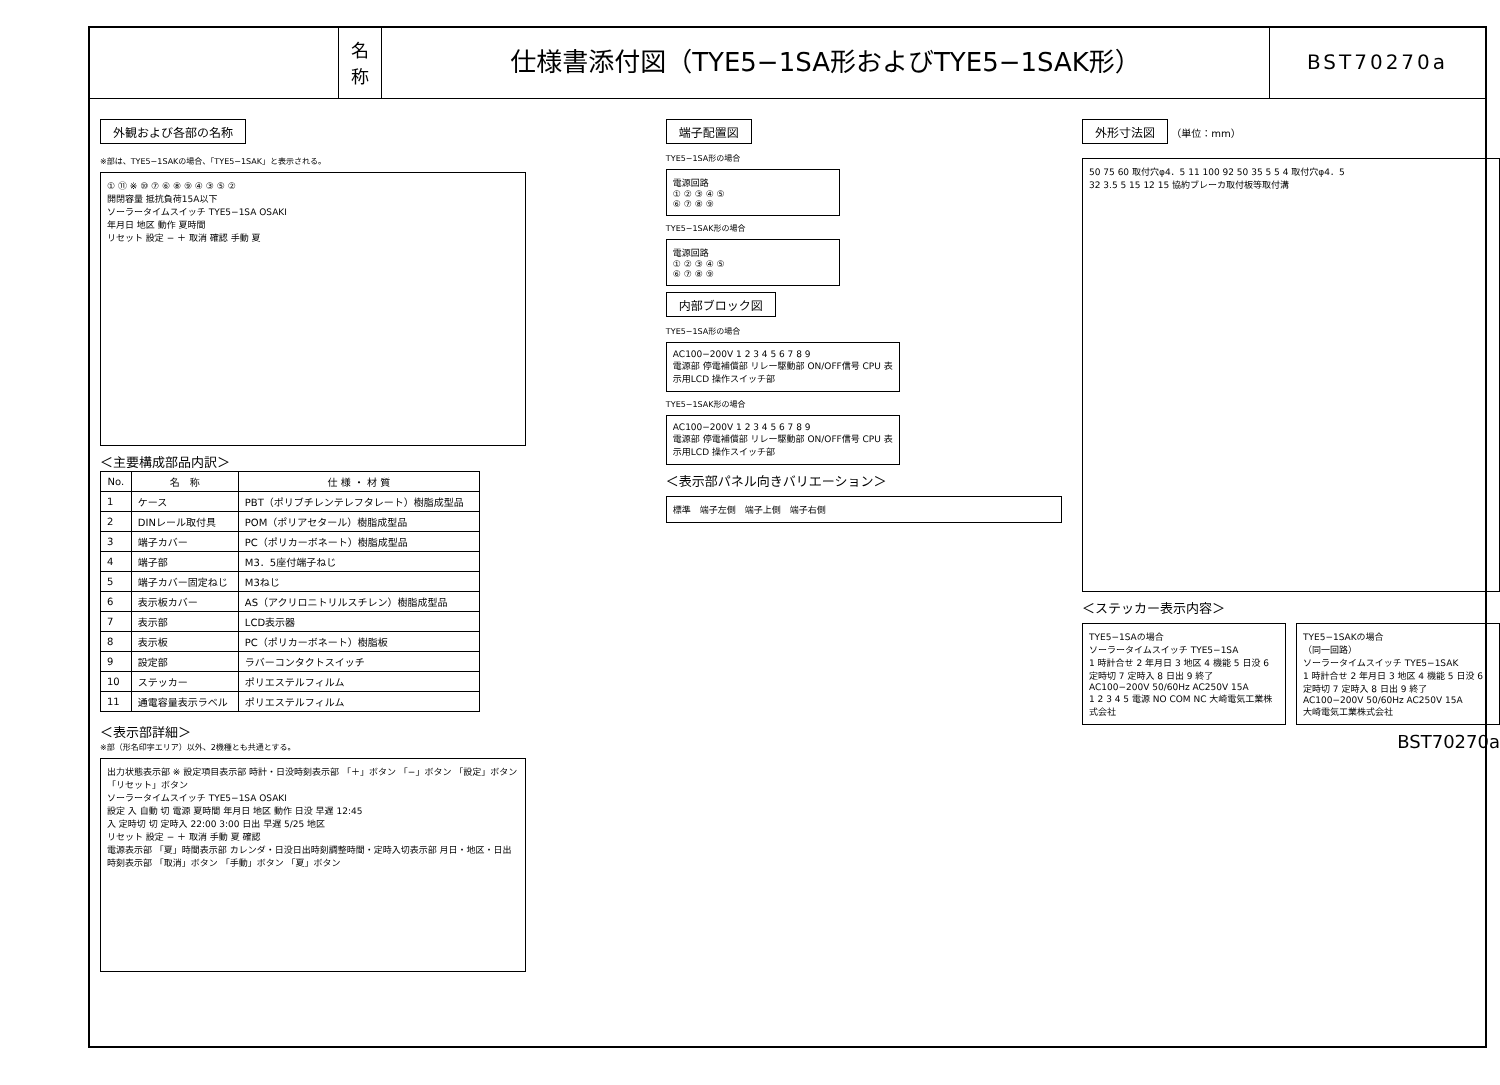名
称
仕様書添付図（TYE5−1SA形およびTYE5−1SAK形）
BST70270a
外観および各部の名称
※部は、TYE5−1SAKの場合、「TYE5−1SAK」と表示される。
① ⑪ ※ ⑩ ⑦ ⑥ ⑧ ⑨ ④ ③ ⑤ ②
開閉容量 抵抗負荷15A以下
ソーラータイムスイッチ TYE5−1SA OSAKI
年月日 地区 動作 夏時間
リセット 設定 − ＋ 取消 確認 手動 夏
＜主要構成部品内訳＞
| No. | 名 称 | 仕 様 ・ 材 質 |
| --- | --- | --- |
| 1 | ケース | PBT（ポリブチレンテレフタレート）樹脂成型品 |
| 2 | DINレール取付具 | POM（ポリアセタール）樹脂成型品 |
| 3 | 端子カバー | PC（ポリカーボネート）樹脂成型品 |
| 4 | 端子部 | M3．5座付端子ねじ |
| 5 | 端子カバー固定ねじ | M3ねじ |
| 6 | 表示板カバー | AS（アクリロニトリルスチレン）樹脂成型品 |
| 7 | 表示部 | LCD表示器 |
| 8 | 表示板 | PC（ポリカーボネート）樹脂板 |
| 9 | 設定部 | ラバーコンタクトスイッチ |
| 10 | ステッカー | ポリエステルフィルム |
| 11 | 通電容量表示ラベル | ポリエステルフィルム |
＜表示部詳細＞
※部（形名印字エリア）以外、2機種とも共通とする。
出力状態表示部 ※ 設定項目表示部 時計・日没時刻表示部 「＋」ボタン 「−」ボタン 「設定」ボタン 「リセット」ボタン
ソーラータイムスイッチ TYE5−1SA OSAKI
設定 入 自動 切 電源 夏時間 年月日 地区 動作 日没 早遅 12:45
入 定時切 切 定時入 22:00 3:00 日出 早遅 5/25 地区
リセット 設定 − ＋ 取消 手動 夏 確認
電源表示部 「夏」時間表示部 カレンダ・日没日出時刻調整時間・定時入切表示部 月日・地区・日出時刻表示部 「取消」ボタン 「手動」ボタン 「夏」ボタン
端子配置図
TYE5−1SA形の場合
電源回路
① ② ③ ④ ⑤
⑥ ⑦ ⑧ ⑨
TYE5−1SAK形の場合
電源回路
① ② ③ ④ ⑤
⑥ ⑦ ⑧ ⑨
内部ブロック図
TYE5−1SA形の場合
AC100−200V 1 2 3 4 5 6 7 8 9
電源部 停電補償部 リレー駆動部 ON/OFF信号 CPU 表示用LCD 操作スイッチ部
TYE5−1SAK形の場合
AC100−200V 1 2 3 4 5 6 7 8 9
電源部 停電補償部 リレー駆動部 ON/OFF信号 CPU 表示用LCD 操作スイッチ部
＜表示部パネル向きバリエーション＞
標準　端子左側　端子上側　端子右側
外形寸法図 （単位：mm）
50 75 60 取付穴φ4．5 11 100 92 50 35 5 5 4 取付穴φ4．5
32 3.5 5 15 12 15 協約ブレーカ取付板等取付溝
＜ステッカー表示内容＞
TYE5−1SAの場合
ソーラータイムスイッチ TYE5−1SA
1 時計合せ 2 年月日 3 地区 4 機能 5 日没 6 定時切 7 定時入 8 日出 9 終了
AC100−200V 50/60Hz AC250V 15A
1 2 3 4 5 電源 NO COM NC 大崎電気工業株式会社
TYE5−1SAKの場合
（同一回路）
ソーラータイムスイッチ TYE5−1SAK
1 時計合せ 2 年月日 3 地区 4 機能 5 日没 6 定時切 7 定時入 8 日出 9 終了
AC100−200V 50/60Hz AC250V 15A
大崎電気工業株式会社
BST70270a